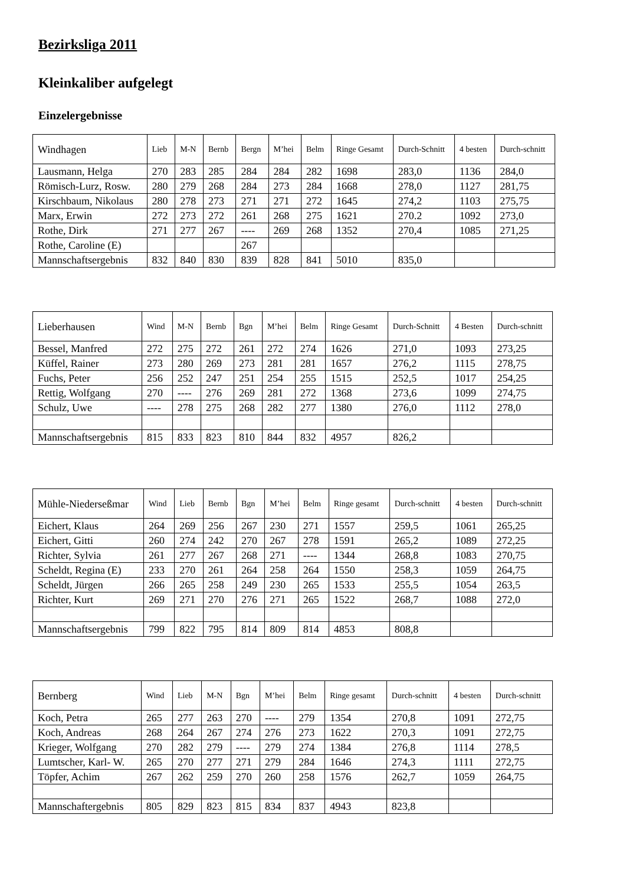Bezirksliga 2011
Kleinkaliber aufgelegt
Einzelergebnisse
| Windhagen | Lieb | M-N | Bernb | Bergn | M’hei | Belm | Ringe Gesamt | Durch-Schnitt | 4 besten | Durch-schnitt |
| --- | --- | --- | --- | --- | --- | --- | --- | --- | --- | --- |
| Lausmann, Helga | 270 | 283 | 285 | 284 | 284 | 282 | 1698 | 283,0 | 1136 | 284,0 |
| Römisch-Lurz, Rosw. | 280 | 279 | 268 | 284 | 273 | 284 | 1668 | 278,0 | 1127 | 281,75 |
| Kirschbaum, Nikolaus | 280 | 278 | 273 | 271 | 271 | 272 | 1645 | 274,2 | 1103 | 275,75 |
| Marx, Erwin | 272 | 273 | 272 | 261 | 268 | 275 | 1621 | 270.2 | 1092 | 273,0 |
| Rothe, Dirk | 271 | 277 | 267 | ---- | 269 | 268 | 1352 | 270,4 | 1085 | 271,25 |
| Rothe, Caroline (E) | | | | 267 | | | | | | |
| Mannschaftsergebnis | 832 | 840 | 830 | 839 | 828 | 841 | 5010 | 835,0 | | |
| Lieberhausen | Wind | M-N | Bernb | Bgn | M’hei | Belm | Ringe Gesamt | Durch-Schnitt | 4 Besten | Durch-schnitt |
| --- | --- | --- | --- | --- | --- | --- | --- | --- | --- | --- |
| Bessel, Manfred | 272 | 275 | 272 | 261 | 272 | 274 | 1626 | 271,0 | 1093 | 273,25 |
| Küffel, Rainer | 273 | 280 | 269 | 273 | 281 | 281 | 1657 | 276,2 | 1115 | 278,75 |
| Fuchs, Peter | 256 | 252 | 247 | 251 | 254 | 255 | 1515 | 252,5 | 1017 | 254,25 |
| Rettig, Wolfgang | 270 | ---- | 276 | 269 | 281 | 272 | 1368 | 273,6 | 1099 | 274,75 |
| Schulz, Uwe | ---- | 278 | 275 | 268 | 282 | 277 | 1380 | 276,0 | 1112 | 278,0 |
| Mannschaftsergebnis | 815 | 833 | 823 | 810 | 844 | 832 | 4957 | 826,2 | | |
| Mühle-Niederseßmar | Wind | Lieb | Bernb | Bgn | M’hei | Belm | Ringe gesamt | Durch-schnitt | 4 besten | Durch-schnitt |
| --- | --- | --- | --- | --- | --- | --- | --- | --- | --- | --- |
| Eichert, Klaus | 264 | 269 | 256 | 267 | 230 | 271 | 1557 | 259,5 | 1061 | 265,25 |
| Eichert, Gitti | 260 | 274 | 242 | 270 | 267 | 278 | 1591 | 265,2 | 1089 | 272,25 |
| Richter, Sylvia | 261 | 277 | 267 | 268 | 271 | ---- | 1344 | 268,8 | 1083 | 270,75 |
| Scheldt, Regina (E) | 233 | 270 | 261 | 264 | 258 | 264 | 1550 | 258,3 | 1059 | 264,75 |
| Scheldt, Jürgen | 266 | 265 | 258 | 249 | 230 | 265 | 1533 | 255,5 | 1054 | 263,5 |
| Richter, Kurt | 269 | 271 | 270 | 276 | 271 | 265 | 1522 | 268,7 | 1088 | 272,0 |
| Mannschaftsergebnis | 799 | 822 | 795 | 814 | 809 | 814 | 4853 | 808,8 | | |
| Bernberg | Wind | Lieb | M-N | Bgn | M’hei | Belm | Ringe gesamt | Durch-schnitt | 4 besten | Durch-schnitt |
| --- | --- | --- | --- | --- | --- | --- | --- | --- | --- | --- |
| Koch, Petra | 265 | 277 | 263 | 270 | ---- | 279 | 1354 | 270,8 | 1091 | 272,75 |
| Koch, Andreas | 268 | 264 | 267 | 274 | 276 | 273 | 1622 | 270,3 | 1091 | 272,75 |
| Krieger, Wolfgang | 270 | 282 | 279 | ---- | 279 | 274 | 1384 | 276,8 | 1114 | 278,5 |
| Lumtscher, Karl- W. | 265 | 270 | 277 | 271 | 279 | 284 | 1646 | 274,3 | 1111 | 272,75 |
| Töpfer, Achim | 267 | 262 | 259 | 270 | 260 | 258 | 1576 | 262,7 | 1059 | 264,75 |
| Mannschaftergebnis | 805 | 829 | 823 | 815 | 834 | 837 | 4943 | 823,8 | | |